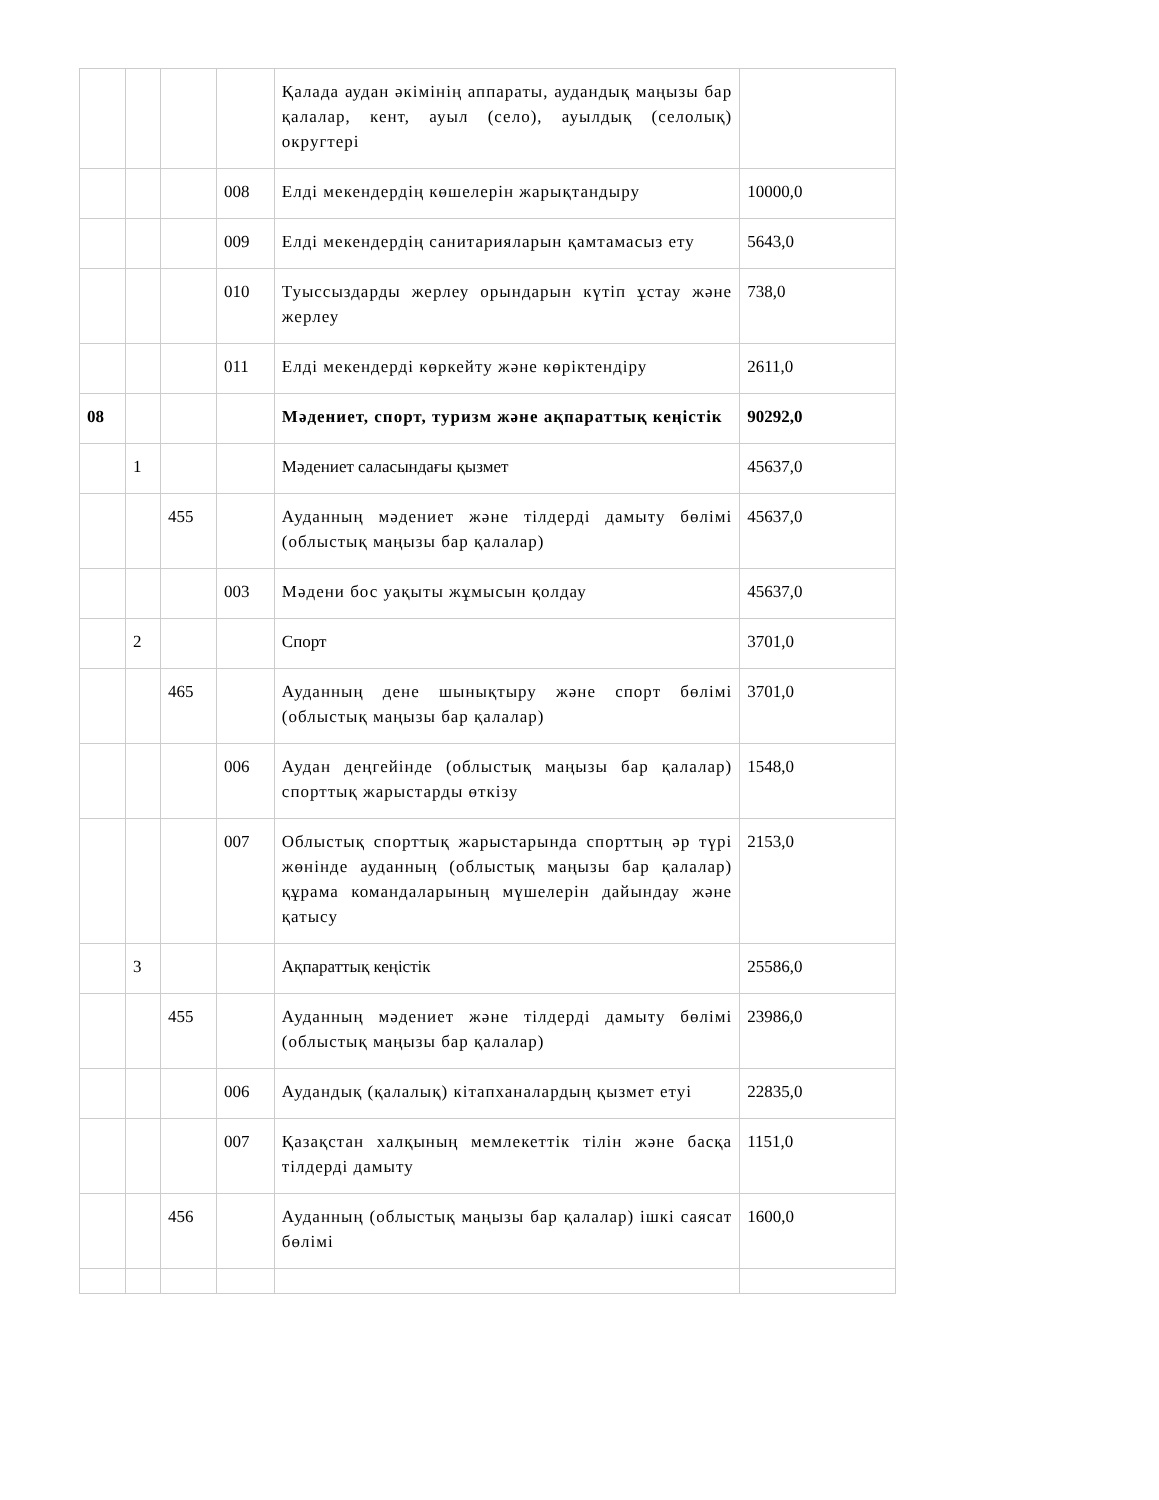| | | | | Қалада аудан әкімінің аппараты, аудандық маңызы бар қалалар, кент, ауыл (село), ауылдық (селолық) округтері | |
| | | | 008 | Елді мекендердің көшелерін жарықтандыру | 10000,0 |
| | | | 009 | Елді мекендердің санитарияларын қамтамасыз ету | 5643,0 |
| | | | 010 | Туыссыздарды жерлеу орындарын күтіп ұстау және жерлеу | 738,0 |
| | | | 011 | Елді мекендерді көркейту және көріктендіру | 2611,0 |
| 08 | | | | Мәдениет, спорт, туризм және ақпараттық кеңістік | 90292,0 |
| | 1 | | | Мәдениет саласындағы қызмет | 45637,0 |
| | | 455 | | Ауданның мәдениет және тілдерді дамыту бөлімі (облыстық маңызы бар қалалар) | 45637,0 |
| | | | 003 | Мәдени бос уақыты жұмысын қолдау | 45637,0 |
| | 2 | | | Спорт | 3701,0 |
| | | 465 | | Ауданның дене шынықтыру және спорт бөлімі (облыстық маңызы бар қалалар) | 3701,0 |
| | | | 006 | Аудан деңгейінде (облыстық маңызы бар қалалар) спорттық жарыстарды өткізу | 1548,0 |
| | | | 007 | Облыстық спорттық жарыстарында спорттың әр түрі жөнінде ауданның (облыстық маңызы бар қалалар) құрама командаларының мүшелерін дайындау және қатысу | 2153,0 |
| | 3 | | | Ақпараттық кеңістік | 25586,0 |
| | | 455 | | Ауданның мәдениет және тілдерді дамыту бөлімі (облыстық маңызы бар қалалар) | 23986,0 |
| | | | 006 | Аудандық (қалалық) кітапханалардың қызмет етуі | 22835,0 |
| | | | 007 | Қазақстан халқының мемлекеттік тілін және басқа тілдерді дамыту | 1151,0 |
| | | 456 | | Ауданның (облыстық маңызы бар қалалар) ішкі саясат бөлімі | 1600,0 |